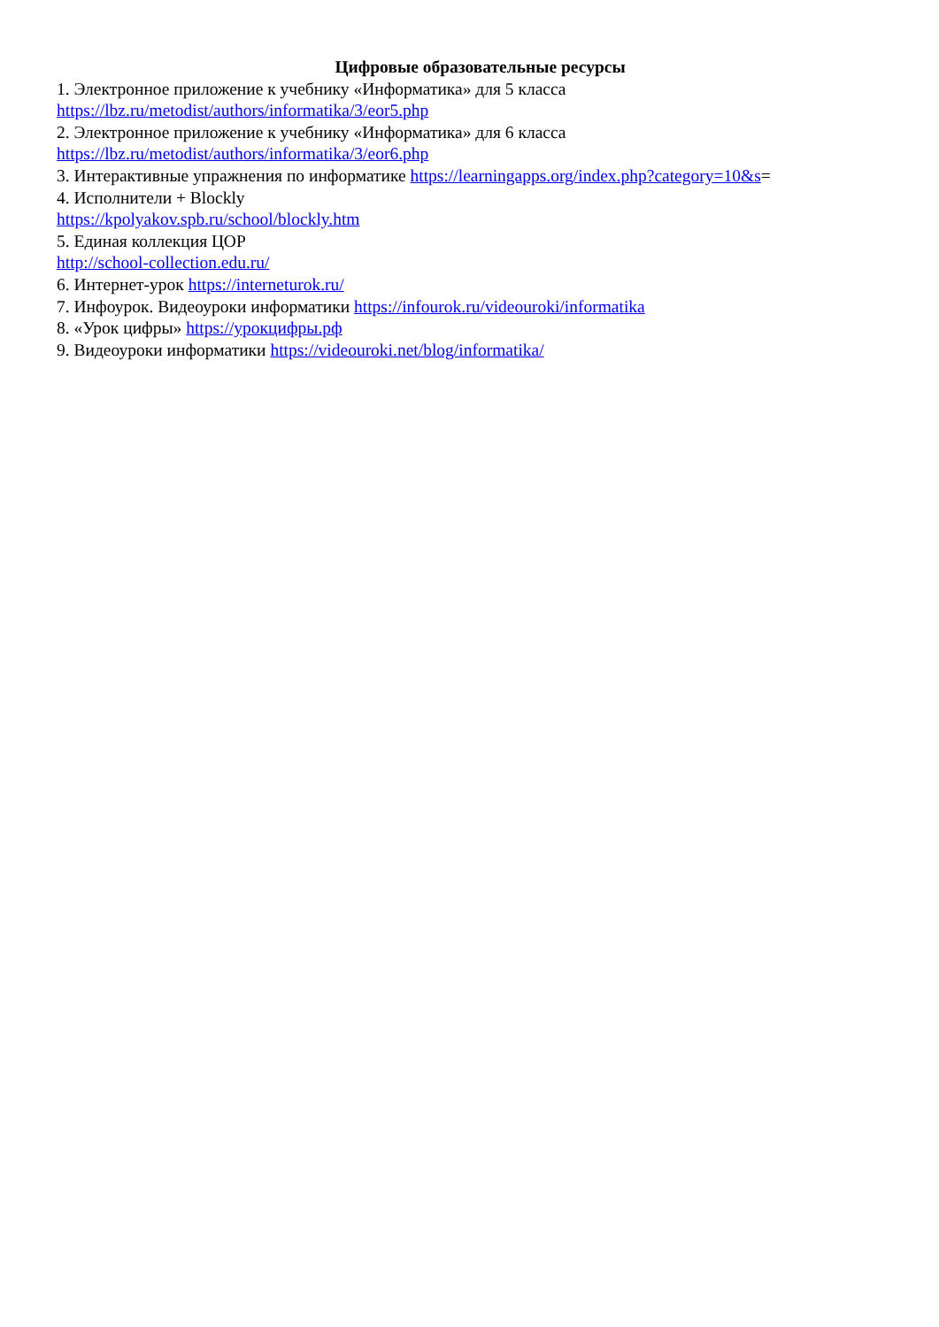Цифровые образовательные ресурсы
1. Электронное приложение к учебнику «Информатика» для 5 класса
https://lbz.ru/metodist/authors/informatika/3/eor5.php
2. Электронное приложение к учебнику «Информатика» для 6 класса
https://lbz.ru/metodist/authors/informatika/3/eor6.php
3. Интерактивные упражнения по информатике https://learningapps.org/index.php?category=10&s=
4. Исполнители + Blockly
https://kpolyakov.spb.ru/school/blockly.htm
5. Единая коллекция ЦОР
http://school-collection.edu.ru/
6. Интернет-урок https://interneturok.ru/
7. Инфоурок. Видеоуроки информатики https://infourok.ru/videouroki/informatika
8. «Урок цифры» https://урокцифры.рф
9. Видеоуроки информатики https://videouroki.net/blog/informatika/